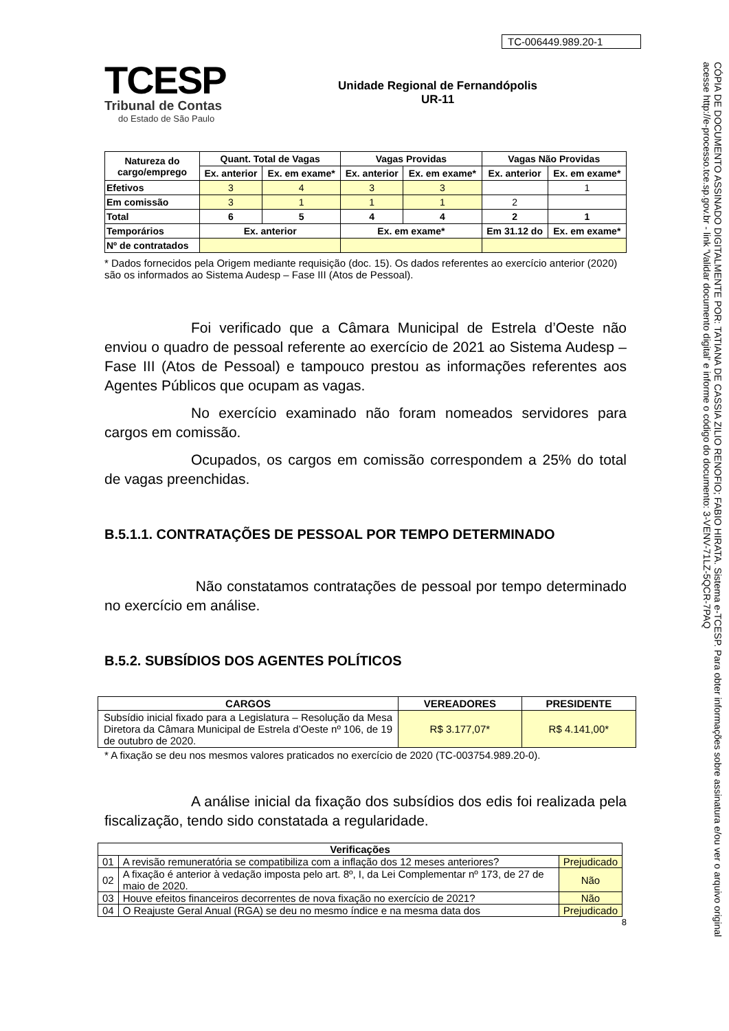TC-006449.989.20-1
TCESP
Tribunal de Contas
do Estado de São Paulo
Unidade Regional de Fernandópolis
UR-11
| Natureza do cargo/emprego | Quant. Total de Vagas | | Vagas Providas | | Vagas Não Providas | |
| --- | --- | --- | --- | --- | --- | --- |
| | Ex. anterior | Ex. em exame* | Ex. anterior | Ex. em exame* | Ex. anterior | Ex. em exame* |
| Efetivos | 3 | 4 | 3 | 3 | | 1 |
| Em comissão | 3 | 1 | 1 | 1 | 2 | |
| Total | 6 | 5 | 4 | 4 | 2 | 1 |
| Temporários | Ex. anterior | | Ex. em exame* | | Em 31.12 do | Ex. em exame* |
| Nº de contratados | | | | | | |
* Dados fornecidos pela Origem mediante requisição (doc. 15). Os dados referentes ao exercício anterior (2020) são os informados ao Sistema Audesp – Fase III (Atos de Pessoal).
Foi verificado que a Câmara Municipal de Estrela d’Oeste não enviou o quadro de pessoal referente ao exercício de 2021 ao Sistema Audesp – Fase III (Atos de Pessoal) e tampouco prestou as informações referentes aos Agentes Públicos que ocupam as vagas.
No exercício examinado não foram nomeados servidores para cargos em comissão.
Ocupados, os cargos em comissão correspondem a 25% do total de vagas preenchidas.
B.5.1.1. CONTRATAÇÕES DE PESSOAL POR TEMPO DETERMINADO
Não constatamos contratações de pessoal por tempo determinado no exercício em análise.
B.5.2. SUBSÍDIOS DOS AGENTES POLÍTICOS
| CARGOS | VEREADORES | PRESIDENTE |
| --- | --- | --- |
| Subsídio inicial fixado para a Legislatura – Resolução da Mesa Diretora da Câmara Municipal de Estrela d’Oeste nº 106, de 19 de outubro de 2020. | R$ 3.177,07* | R$ 4.141,00* |
* A fixação se deu nos mesmos valores praticados no exercício de 2020 (TC-003754.989.20-0).
A análise inicial da fixação dos subsídios dos edis foi realizada pela fiscalização, tendo sido constatada a regularidade.
| Verificações | | |
| --- | --- | --- |
| 01 | A revisão remuneratória se compatibiliza com a inflação dos 12 meses anteriores? | Prejudicado |
| 02 | A fixação é anterior à vedação imposta pelo art. 8º, I, da Lei Complementar nº 173, de 27 de maio de 2020. | Não |
| 03 | Houve efeitos financeiros decorrentes de nova fixação no exercício de 2021? | Não |
| 04 | O Reajuste Geral Anual (RGA) se deu no mesmo índice e na mesma data dos | Prejudicado |
8
CÓPIA DE DOCUMENTO ASSINADO DIGITALMENTE POR: TATIANA DE CASSIA ZILIO RENOFIO; FABIO HIRATA. Sistema e-TCESP. Para obter informações sobre assinatura e/ou ver o arquivo original acesse http://e-processo.tce.sp.gov.br - link 'Validar documento digital' e informe o código do documento: 3-VENV-71LZ-5QCR-7PAQ